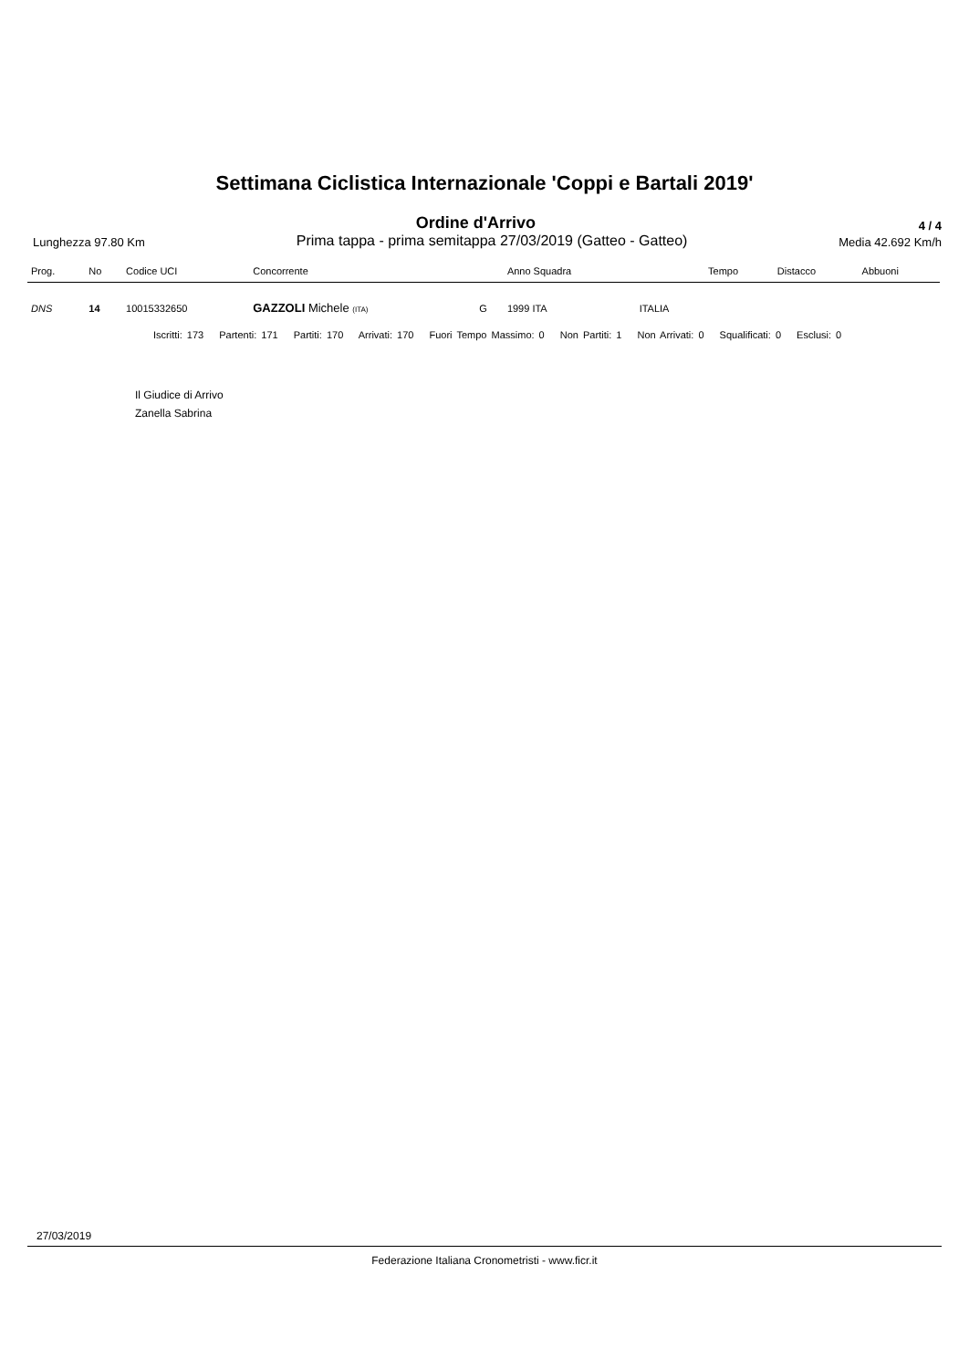Settimana Ciclistica Internazionale 'Coppi e Bartali 2019'
Ordine d'Arrivo 4 / 4
Lunghezza 97.80 Km Prima tappa - prima semitappa 27/03/2019 (Gatteo - Gatteo) Media 42.692 Km/h
| Prog. | No | Codice UCI | Concorrente | | Anno Squadra | | Tempo | Distacco | Abbuoni |
| --- | --- | --- | --- | --- | --- | --- | --- | --- | --- |
| DNS | 14 | 10015332650 | GAZZOLI Michele (ITA) | G | 1999 ITA | ITALIA | | | |
Iscritti: 173 Partenti: 171 Partiti: 170 Arrivati: 170 Fuori Tempo Massimo: 0 Non Partiti: 1 Non Arrivati: 0 Squalificati: 0 Esclusi: 0
Il Giudice di Arrivo
Zanella Sabrina
27/03/2019
Federazione Italiana Cronometristi - www.ficr.it